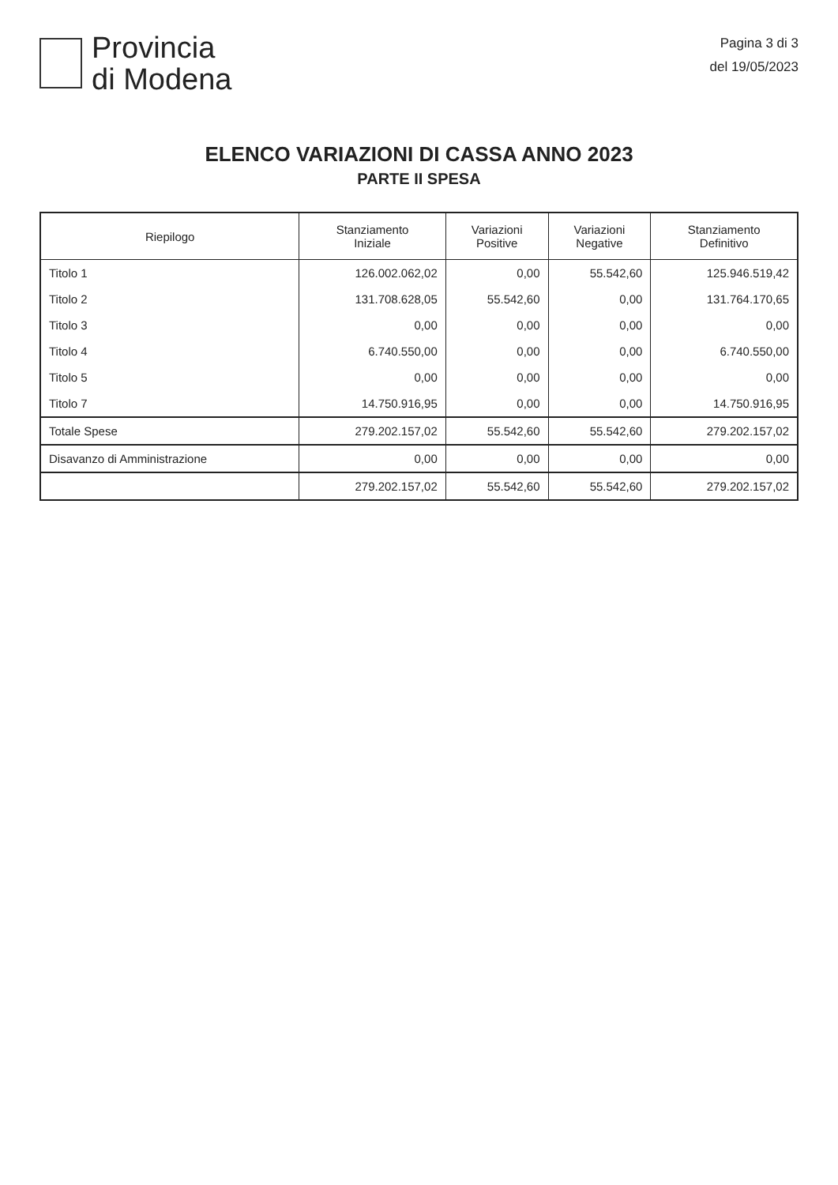Provincia
di Modena
Pagina 3 di 3
del 19/05/2023
ELENCO VARIAZIONI DI CASSA ANNO 2023
PARTE II SPESA
| Riepilogo | Stanziamento Iniziale | Variazioni Positive | Variazioni Negative | Stanziamento Definitivo |
| --- | --- | --- | --- | --- |
| Titolo 1 | 126.002.062,02 | 0,00 | 55.542,60 | 125.946.519,42 |
| Titolo 2 | 131.708.628,05 | 55.542,60 | 0,00 | 131.764.170,65 |
| Titolo 3 | 0,00 | 0,00 | 0,00 | 0,00 |
| Titolo 4 | 6.740.550,00 | 0,00 | 0,00 | 6.740.550,00 |
| Titolo 5 | 0,00 | 0,00 | 0,00 | 0,00 |
| Titolo 7 | 14.750.916,95 | 0,00 | 0,00 | 14.750.916,95 |
| Totale Spese | 279.202.157,02 | 55.542,60 | 55.542,60 | 279.202.157,02 |
| Disavanzo di Amministrazione | 0,00 | 0,00 | 0,00 | 0,00 |
| | 279.202.157,02 | 55.542,60 | 55.542,60 | 279.202.157,02 |